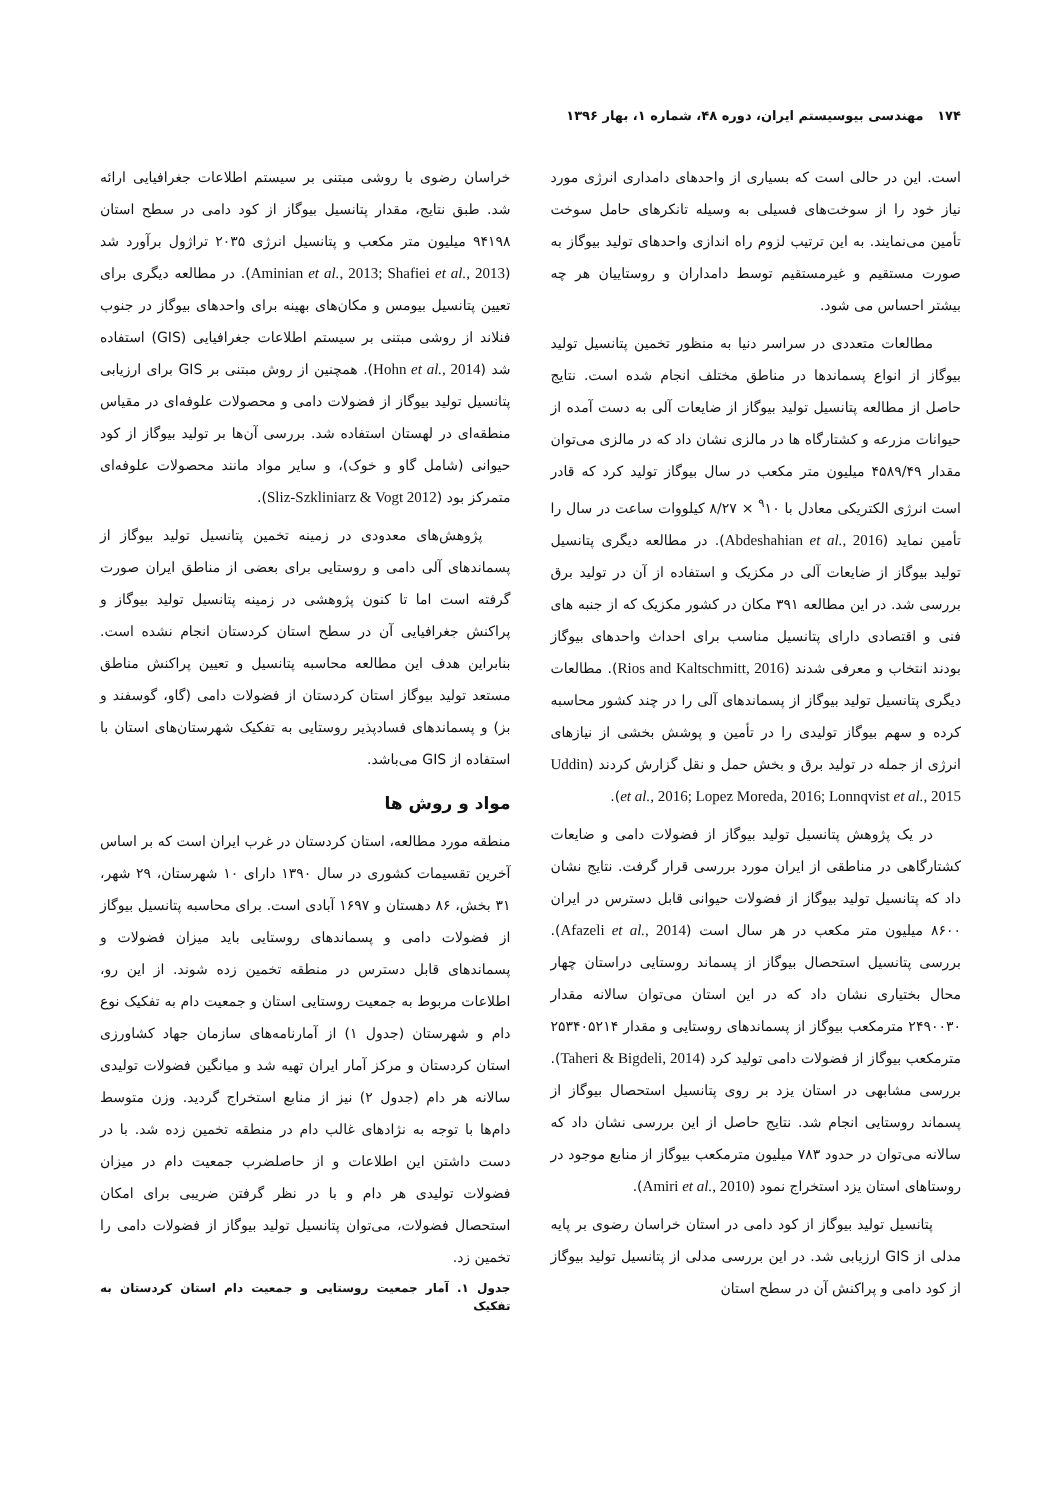۱۷۴ مهندسی بیوسیستم ایران، دوره ۴۸، شماره ۱، بهار ۱۳۹۶
است. این در حالی است که بسیاری از واحدهای دامداری انرژی مورد نیاز خود را از سوخت‌های فسیلی به وسیله تانکرهای حامل سوخت تأمین می‌نمایند. به این ترتیب لزوم راه اندازی واحدهای تولید بیوگاز به صورت مستقیم و غیرمستقیم توسط دامداران و روستاییان هر چه بیشتر احساس می شود.
مطالعات متعددی در سراسر دنیا به منظور تخمین پتانسیل تولید بیوگاز از انواع پسماندها در مناطق مختلف انجام شده است. نتایج حاصل از مطالعه پتانسیل تولید بیوگاز از ضایعات آلی به دست آمده از حیوانات مزرعه و کشتارگاه ها در مالزی نشان داد که در مالزی می‌توان مقدار ۴۵۸۹/۴۹ میلیون متر مکعب در سال بیوگاز تولید کرد که قادر است انرژی الکتریکی معادل با <sup>۹</sup>۱۰ × ۸/۲۷ کیلووات ساعت در سال را تأمین نماید (Abdeshahian et al., 2016). در مطالعه دیگری پتانسیل تولید بیوگاز از ضایعات آلی در مکزیک و استفاده از آن در تولید برق بررسی شد. در این مطالعه ۳۹۱ مکان در کشور مکزیک که از جنبه های فنی و اقتصادی دارای پتانسیل مناسب برای احداث واحدهای بیوگاز بودند انتخاب و معرفی شدند (Rios and Kaltschmitt, 2016). مطالعات دیگری پتانسیل تولید بیوگاز از پسماندهای آلی را در چند کشور محاسبه کرده و سهم بیوگاز تولیدی را در تأمین و پوشش بخشی از نیازهای انرژی از جمله در تولید برق و بخش حمل و نقل گزارش کردند (Uddin et al., 2016; Lopez Moreda, 2016; Lonnqvist et al., 2015).
در یک پژوهش پتانسیل تولید بیوگاز از فضولات دامی و ضایعات کشتارگاهی در مناطقی از ایران مورد بررسی قرار گرفت. نتایج نشان داد که پتانسیل تولید بیوگاز از فضولات حیوانی قابل دسترس در ایران ۸۶۰۰ میلیون متر مکعب در هر سال است (Afazeli et al., 2014). بررسی پتانسیل استحصال بیوگاز از پسماند روستایی دراستان چهار محال بختیاری نشان داد که در این استان می‌توان سالانه مقدار ۲۴۹۰۰۳۰ مترمکعب بیوگاز از پسماندهای روستایی و مقدار ۲۵۳۴۰۵۲۱۴ مترمکعب بیوگاز از فضولات دامی تولید کرد (Taheri & Bigdeli, 2014). بررسی مشابهی در استان یزد بر روی پتانسیل استحصال بیوگاز از پسماند روستایی انجام شد. نتایج حاصل از این بررسی نشان داد که سالانه می‌توان در حدود ۷۸۳ میلیون مترمکعب بیوگاز از منابع موجود در روستاهای استان یزد استخراج نمود (Amiri et al., 2010).
پتانسیل تولید بیوگاز از کود دامی در استان خراسان رضوی بر پایه مدلی از GIS ارزیابی شد. در این بررسی مدلی از پتانسیل تولید بیوگاز از کود دامی و پراکنش آن در سطح استان
خراسان رضوی با روشی مبتنی بر سیستم اطلاعات جغرافیایی ارائه شد. طبق نتایج، مقدار پتانسیل بیوگاز از کود دامی در سطح استان ۹۴۱۹۸ میلیون متر مکعب و پتانسیل انرژی ۲۰۳۵ تراژول برآورد شد (Aminian et al., 2013; Shafiei et al., 2013). در مطالعه دیگری برای تعیین پتانسیل بیومس و مکان‌های بهینه برای واحدهای بیوگاز در جنوب فنلاند از روشی مبتنی بر سیستم اطلاعات جغرافیایی (GIS) استفاده شد (Hohn et al., 2014). همچنین از روش مبتنی بر GIS برای ارزیابی پتانسیل تولید بیوگاز از فضولات دامی و محصولات علوفه‌ای در مقیاس منطقه‌ای در لهستان استفاده شد. بررسی آن‌ها بر تولید بیوگاز از کود حیوانی (شامل گاو و خوک)، و سایر مواد مانند محصولات علوفه‌ای متمرکز بود (Sliz-Szkliniarz & Vogt 2012).
پژوهش‌های معدودی در زمینه تخمین پتانسیل تولید بیوگاز از پسماندهای آلی دامی و روستایی برای بعضی از مناطق ایران صورت گرفته است اما تا کنون پژوهشی در زمینه پتانسیل تولید بیوگاز و پراکنش جغرافیایی آن در سطح استان کردستان انجام نشده است. بنابراین هدف این مطالعه محاسبه پتانسیل و تعیین پراکنش مناطق مستعد تولید بیوگاز استان کردستان از فضولات دامی (گاو، گوسفند و بز) و پسماندهای فسادپذیر روستایی به تفکیک شهرستان‌های استان با استفاده از GIS می‌باشد.
مواد و روش ها
منطقه مورد مطالعه، استان کردستان در غرب ایران است که بر اساس آخرین تقسیمات کشوری در سال ۱۳۹۰ دارای ۱۰ شهرستان، ۲۹ شهر، ۳۱ بخش، ۸۶ دهستان و ۱۶۹۷ آبادی است. برای محاسبه پتانسیل بیوگاز از فضولات دامی و پسماندهای روستایی باید میزان فضولات و پسماندهای قابل دسترس در منطقه تخمین زده شوند. از این رو، اطلاعات مربوط به جمعیت روستایی استان و جمعیت دام به تفکیک نوع دام و شهرستان (جدول ۱) از آمارنامه‌های سازمان جهاد کشاورزی استان کردستان و مرکز آمار ایران تهیه شد و میانگین فضولات تولیدی سالانه هر دام (جدول ۲) نیز از منابع استخراج گردید. وزن متوسط دام‌ها با توجه به نژادهای غالب دام در منطقه تخمین زده شد. با در دست داشتن این اطلاعات و از حاصلضرب جمعیت دام در میزان فضولات تولیدی هر دام و با در نظر گرفتن ضریبی برای امکان استحصال فضولات، می‌توان پتانسیل تولید بیوگاز از فضولات دامی را تخمین زد.
جدول ۱. آمار جمعیت روستایی و جمعیت دام استان کردستان به تفکیک